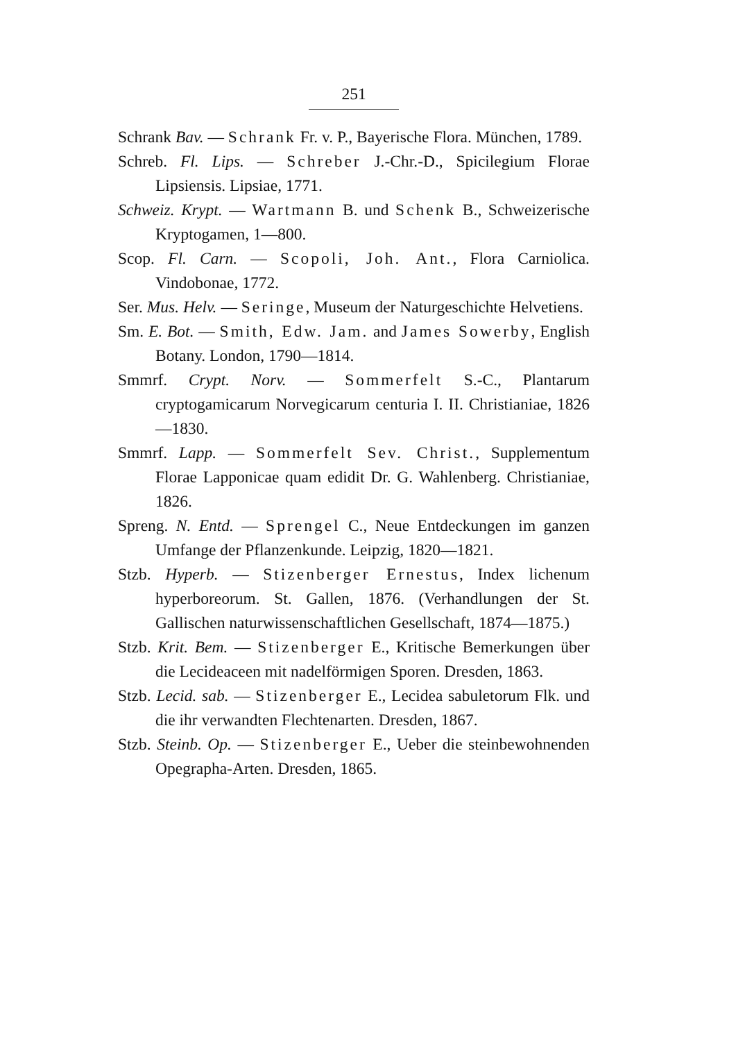251
Schrank Bav. — Schrank Fr. v. P., Bayerische Flora. München, 1789.
Schreb. Fl. Lips. — Schreber J.-Chr.-D., Spicilegium Florae Lipsiensis. Lipsiae, 1771.
Schweiz. Krypt. — Wartmann B. und Schenk B., Schweizerische Kryptogamen, 1—800.
Scop. Fl. Carn. — Scopoli, Joh. Ant., Flora Carniolica. Vindobonae, 1772.
Ser. Mus. Helv. — Seringe, Museum der Naturgeschichte Helvetiens.
Sm. E. Bot. — Smith, Edw. Jam. and James Sowerby, English Botany. London, 1790—1814.
Smmrf. Crypt. Norv. — Sommerfelt S.-C., Plantarum cryptogamicarum Norvegicarum centuria I. II. Christianiae, 1826—1830.
Smmrf. Lapp. — Sommerfelt Sev. Christ., Supplementum Florae Lapponicae quam edidit Dr. G. Wahlenberg. Christianiae, 1826.
Spreng. N. Entd. — Sprengel C., Neue Entdeckungen im ganzen Umfange der Pflanzenkunde. Leipzig, 1820—1821.
Stzb. Hyperb. — Stizenberger Ernestus, Index lichenum hyperboreorum. St. Gallen, 1876. (Verhandlungen der St. Gallischen naturwissenschaftlichen Gesellschaft, 1874—1875.)
Stzb. Krit. Bem. — Stizenberger E., Kritische Bemerkungen über die Lecideaceen mit nadelförmigen Sporen. Dresden, 1863.
Stzb. Lecid. sab. — Stizenberger E., Lecidea sabuletorum Flk. und die ihr verwandten Flechtenarten. Dresden, 1867.
Stzb. Steinb. Op. — Stizenberger E., Ueber die steinbewohnenden Opegrapha-Arten. Dresden, 1865.